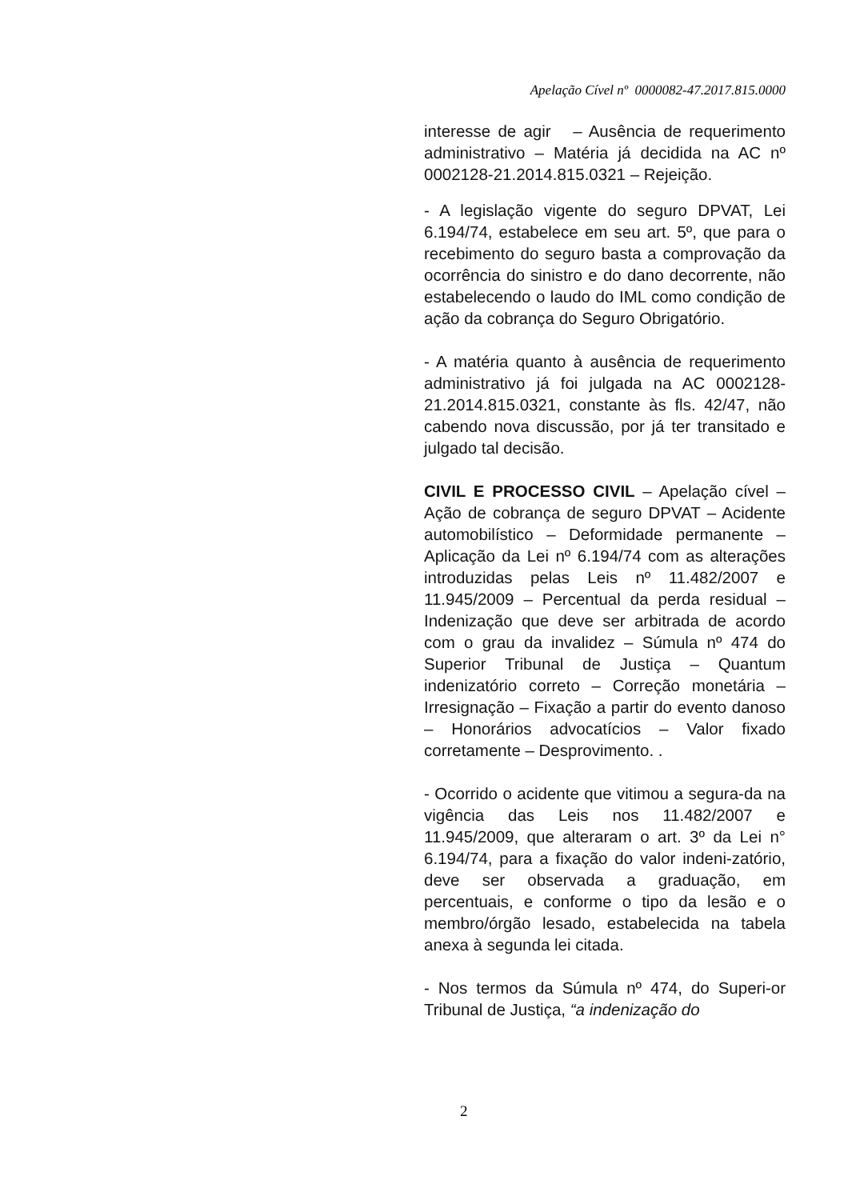Apelação Cível nº 0000082-47.2017.815.0000
interesse de agir – Ausência de requerimento administrativo – Matéria já decidida na AC nº 0002128-21.2014.815.0321 – Rejeição.
- A legislação vigente do seguro DPVAT, Lei 6.194/74, estabelece em seu art. 5º, que para o recebimento do seguro basta a comprovação da ocorrência do sinistro e do dano decorrente, não estabelecendo o laudo do IML como condição de ação da cobrança do Seguro Obrigatório.
- A matéria quanto à ausência de requerimento administrativo já foi julgada na AC 0002128-21.2014.815.0321, constante às fls. 42/47, não cabendo nova discussão, por já ter transitado e julgado tal decisão.
CIVIL E PROCESSO CIVIL – Apelação cível – Ação de cobrança de seguro DPVAT – Acidente automobilístico – Deformidade permanente – Aplicação da Lei nº 6.194/74 com as alterações introduzidas pelas Leis nº 11.482/2007 e 11.945/2009 – Percentual da perda residual – Indenização que deve ser arbitrada de acordo com o grau da invalidez – Súmula nº 474 do Superior Tribunal de Justiça – Quantum indenizatório correto – Correção monetária – Irresignação – Fixação a partir do evento danoso – Honorários advocatícios – Valor fixado corretamente – Desprovimento. .
- Ocorrido o acidente que vitimou a segura-da na vigência das Leis nos 11.482/2007 e 11.945/2009, que alteraram o art. 3º da Lei n° 6.194/74, para a fixação do valor indeni-zatório, deve ser observada a graduação, em percentuais, e conforme o tipo da lesão e o membro/órgão lesado, estabelecida na tabela anexa à segunda lei citada.
- Nos termos da Súmula nº 474, do Superi-or Tribunal de Justiça, “a indenização do
2